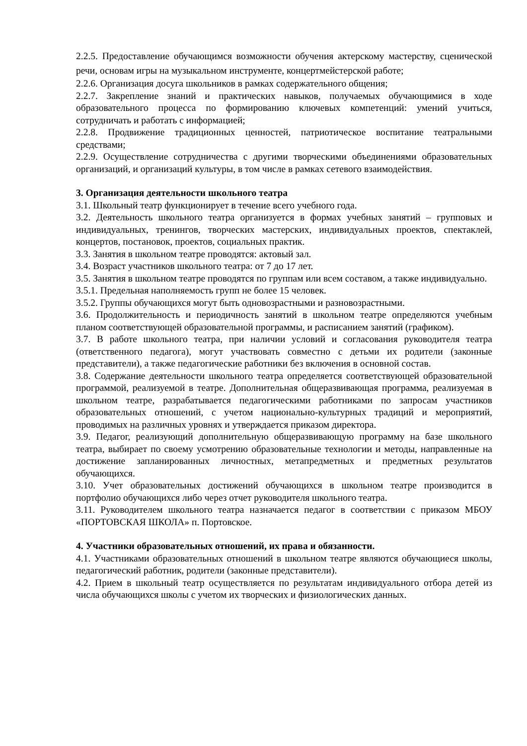2.2.5. Предоставление обучающимся возможности обучения актерскому мастерству, сценической речи, основам игры на музыкальном инструменте, концертмейстерской работе;
2.2.6. Организация досуга школьников в рамках содержательного общения;
2.2.7. Закрепление знаний и практических навыков, получаемых обучающимися в ходе образовательного процесса по формированию ключевых компетенций: умений учиться, сотрудничать и работать с информацией;
2.2.8. Продвижение традиционных ценностей, патриотическое воспитание театральными средствами;
2.2.9. Осуществление сотрудничества с другими творческими объединениями образовательных организаций, и организаций культуры, в том числе в рамках сетевого взаимодействия.
3. Организация деятельности школьного театра
3.1. Школьный театр функционирует в течение всего учебного года.
3.2. Деятельность школьного театра организуется в формах учебных занятий – групповых и индивидуальных, тренингов, творческих мастерских, индивидуальных проектов, спектаклей, концертов, постановок, проектов, социальных практик.
3.3. Занятия в школьном театре проводятся: актовый зал.
3.4. Возраст участников школьного театра: от 7 до 17 лет.
3.5. Занятия в школьном театре проводятся по группам или всем составом, а также индивидуально.
3.5.1. Предельная наполняемость групп не более 15 человек.
3.5.2. Группы обучающихся могут быть одновозрастными и разновозрастными.
3.6. Продолжительность и периодичность занятий в школьном театре определяются учебным планом соответствующей образовательной программы, и расписанием занятий (графиком).
3.7. В работе школьного театра, при наличии условий и согласования руководителя театра (ответственного педагога), могут участвовать совместно с детьми их родители (законные представители), а также педагогические работники без включения в основной состав.
3.8. Содержание деятельности школьного театра определяется соответствующей образовательной программой, реализуемой в театре. Дополнительная общеразвивающая программа, реализуемая в школьном театре, разрабатывается педагогическими работниками по запросам участников образовательных отношений, с учетом национально-культурных традиций и мероприятий, проводимых на различных уровнях и утверждается приказом директора.
3.9. Педагог, реализующий дополнительную общеразвивающую программу на базе школьного театра, выбирает по своему усмотрению образовательные технологии и методы, направленные на достижение запланированных личностных, метапредметных и предметных результатов обучающихся.
3.10. Учет образовательных достижений обучающихся в школьном театре производится в портфолио обучающихся либо через отчет руководителя школьного театра.
3.11. Руководителем школьного театра назначается педагог в соответствии с приказом МБОУ «ПОРТОВСКАЯ ШКОЛА» п. Портовское.
4. Участники образовательных отношений, их права и обязанности.
4.1. Участниками образовательных отношений в школьном театре являются обучающиеся школы, педагогический работник, родители (законные представители).
4.2. Прием в школьный театр осуществляется по результатам индивидуального отбора детей из числа обучающихся школы с учетом их творческих и физиологических данных.